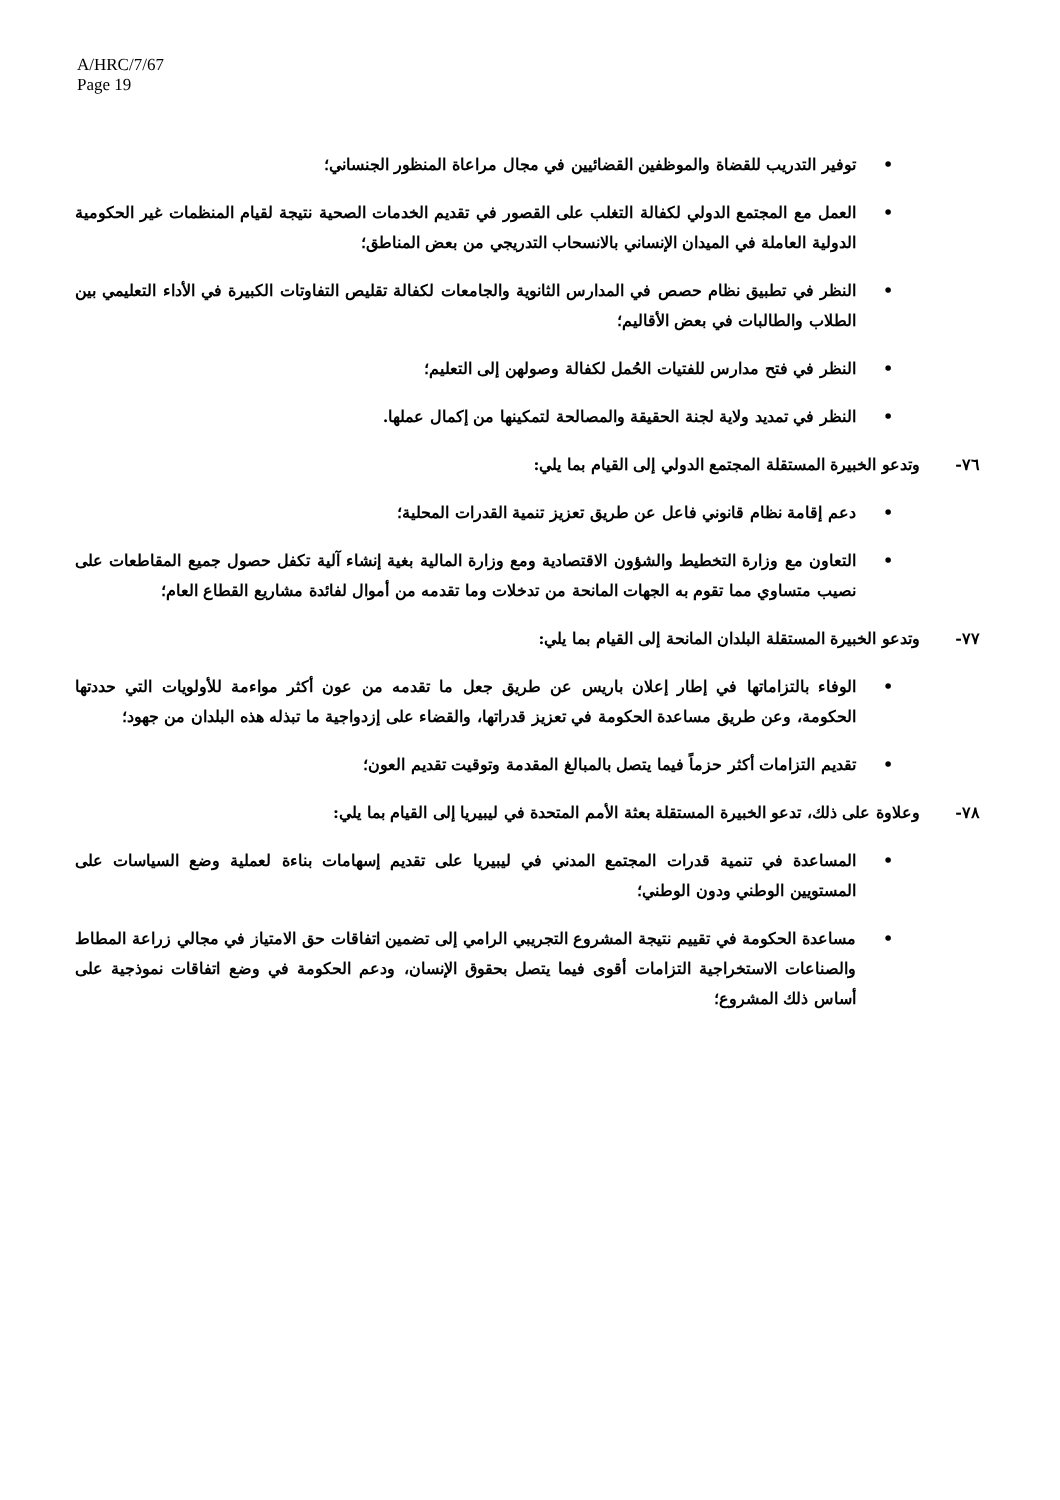A/HRC/7/67
Page 19
• توفير التدريب للقضاة والموظفين القضائيين في مجال مراعاة المنظور الجنساني؛
• العمل مع المجتمع الدولي لكفالة التغلب على القصور في تقديم الخدمات الصحية نتيجة لقيام المنظمات غير الحكومية الدولية العاملة في الميدان الإنساني بالانسحاب التدريجي من بعض المناطق؛
• النظر في تطبيق نظام حصص في المدارس الثانوية والجامعات لكفالة تقليص التفاوتات الكبيرة في الأداء التعليمي بين الطلاب والطالبات في بعض الأقاليم؛
• النظر في فتح مدارس للفتيات الحُمل لكفالة وصولهن إلى التعليم؛
• النظر في تمديد ولاية لجنة الحقيقة والمصالحة لتمكينها من إكمال عملها.
٧٦- وتدعو الخبيرة المستقلة المجتمع الدولي إلى القيام بما يلي:
• دعم إقامة نظام قانوني فاعل عن طريق تعزيز تنمية القدرات المحلية؛
• التعاون مع وزارة التخطيط والشؤون الاقتصادية ومع وزارة المالية بغية إنشاء آلية تكفل حصول جميع المقاطعات على نصيب متساوي مما تقوم به الجهات المانحة من تدخلات وما تقدمه من أموال لفائدة مشاريع القطاع العام؛
٧٧- وتدعو الخبيرة المستقلة البلدان المانحة إلى القيام بما يلي:
• الوفاء بالتزاماتها في إطار إعلان باريس عن طريق جعل ما تقدمه من عون أكثر مواءمة للأولويات التي حددتها الحكومة، وعن طريق مساعدة الحكومة في تعزيز قدراتها، والقضاء على إزدواجية ما تبذله هذه البلدان من جهود؛
• تقديم التزامات أكثر حزماً فيما يتصل بالمبالغ المقدمة وتوقيت تقديم العون؛
٧٨- وعلاوة على ذلك، تدعو الخبيرة المستقلة بعثة الأمم المتحدة في ليبيريا إلى القيام بما يلي:
• المساعدة في تنمية قدرات المجتمع المدني في ليبيريا على تقديم إسهامات بناءة لعملية وضع السياسات على المستويين الوطني ودون الوطني؛
• مساعدة الحكومة في تقييم نتيجة المشروع التجريبي الرامي إلى تضمين اتفاقات حق الامتياز في مجالي زراعة المطاط والصناعات الاستخراجية التزامات أقوى فيما يتصل بحقوق الإنسان، ودعم الحكومة في وضع اتفاقات نموذجية على أساس ذلك المشروع؛